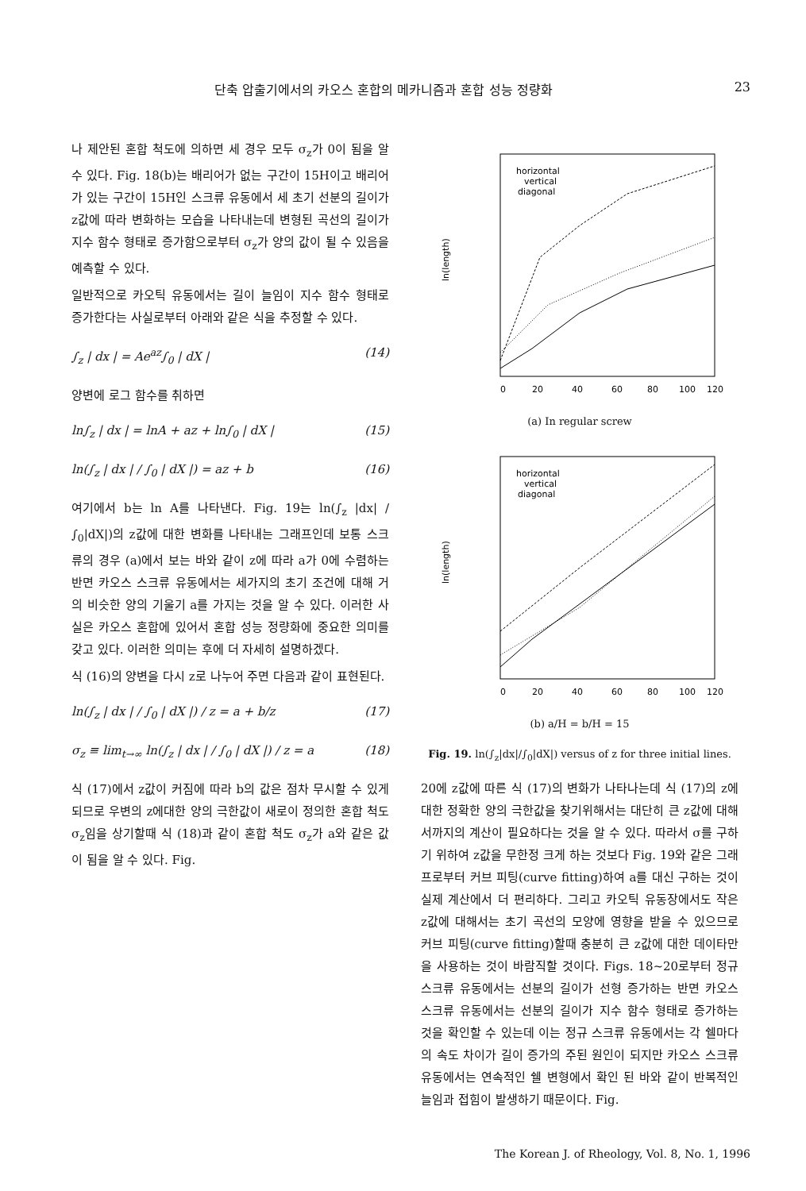단축 압출기에서의 카오스 혼합의 메카니즘과 혼합 성능 정량화 23
나 제안된 혼합 척도에 의하면 세 경우 모두 σ<sub>z</sub>가 0이 됨을 알 수 있다. Fig. 18(b)는 배리어가 없는 구간이 15H이고 배리어가 있는 구간이 15H인 스크류 유동에서 세 초기 선분의 길이가 z값에 따라 변화하는 모습을 나타내는데 변형된 곡선의 길이가 지수 함수 형태로 증가함으로부터 σ<sub>z</sub>가 양의 값이 될 수 있음을 예측할 수 있다.
일반적으로 카오틱 유동에서는 길이 늘임이 지수 함수 형태로 증가한다는 사실로부터 아래와 같은 식을 추정할 수 있다.
∫<sub>z</sub> | dx | = Ae<sup>az</sup>∫<sub>0</sub> | dX | (14)
양변에 로그 함수를 취하면
ln∫<sub>z</sub> | dx | = lnA + az + ln∫<sub>0</sub> | dX | (15)
ln(∫<sub>z</sub> | dx | / ∫<sub>0</sub> | dX |) = az + b (16)
여기에서 b는 ln A를 나타낸다. Fig. 19는 ln(∫<sub>z</sub> |dx| / ∫<sub>0</sub>|dX|)의 z값에 대한 변화를 나타내는 그래프인데 보통 스크류의 경우 (a)에서 보는 바와 같이 z에 따라 a가 0에 수렴하는 반면 카오스 스크류 유동에서는 세가지의 초기 조건에 대해 거의 비슷한 양의 기울기 a를 가지는 것을 알 수 있다. 이러한 사실은 카오스 혼합에 있어서 혼합 성능 정량화에 중요한 의미를 갖고 있다. 이러한 의미는 후에 더 자세히 설명하겠다.
식 (16)의 양변을 다시 z로 나누어 주면 다음과 같이 표현된다.
ln(∫<sub>z</sub> | dx | / ∫<sub>0</sub> | dX |) / z = a + b/z (17)
σ<sub>z</sub> ≡ lim<sub>t→∞</sub> ln(∫<sub>z</sub> | dx | / ∫<sub>0</sub> | dX |) / z = a (18)
식 (17)에서 z값이 커짐에 따라 b의 값은 점차 무시할 수 있게되므로 우변의 z에대한 양의 극한값이 새로이 정의한 혼합 척도 σ<sub>z</sub>임을 상기할때 식 (18)과 같이 혼합 척도 σ<sub>z</sub>가 a와 같은 값이 됨을 알 수 있다. Fig.
ln(length)
0
20
40
60
80
100
120
horizontal
vertical
diagonal
(a) In regular screw
ln(length)
0
20
40
60
80
100
120
horizontal
vertical
diagonal
(b) a/H = b/H = 15
Fig. 19. ln(∫<sub>z</sub>|dx|/∫<sub>0</sub>|dX|) versus of z for three initial lines.
20에 z값에 따른 식 (17)의 변화가 나타나는데 식 (17)의 z에 대한 정확한 양의 극한값을 찾기위해서는 대단히 큰 z값에 대해서까지의 계산이 필요하다는 것을 알 수 있다. 따라서 σ를 구하기 위하여 z값을 무한정 크게 하는 것보다 Fig. 19와 같은 그래프로부터 커브 피팅(curve fitting)하여 a를 대신 구하는 것이 실제 계산에서 더 편리하다. 그리고 카오틱 유동장에서도 작은 z값에 대해서는 초기 곡선의 모양에 영향을 받을 수 있으므로 커브 피팅(curve fitting)할때 충분히 큰 z값에 대한 데이타만을 사용하는 것이 바람직할 것이다. Figs. 18~20로부터 정규 스크류 유동에서는 선분의 길이가 선형 증가하는 반면 카오스 스크류 유동에서는 선분의 길이가 지수 함수 형태로 증가하는 것을 확인할 수 있는데 이는 정규 스크류 유동에서는 각 쉘마다의 속도 차이가 길이 증가의 주된 원인이 되지만 카오스 스크류 유동에서는 연속적인 쉘 변형에서 확인 된 바와 같이 반복적인 늘임과 접힘이 발생하기 때문이다. Fig.
The Korean J. of Rheology, Vol. 8, No. 1, 1996